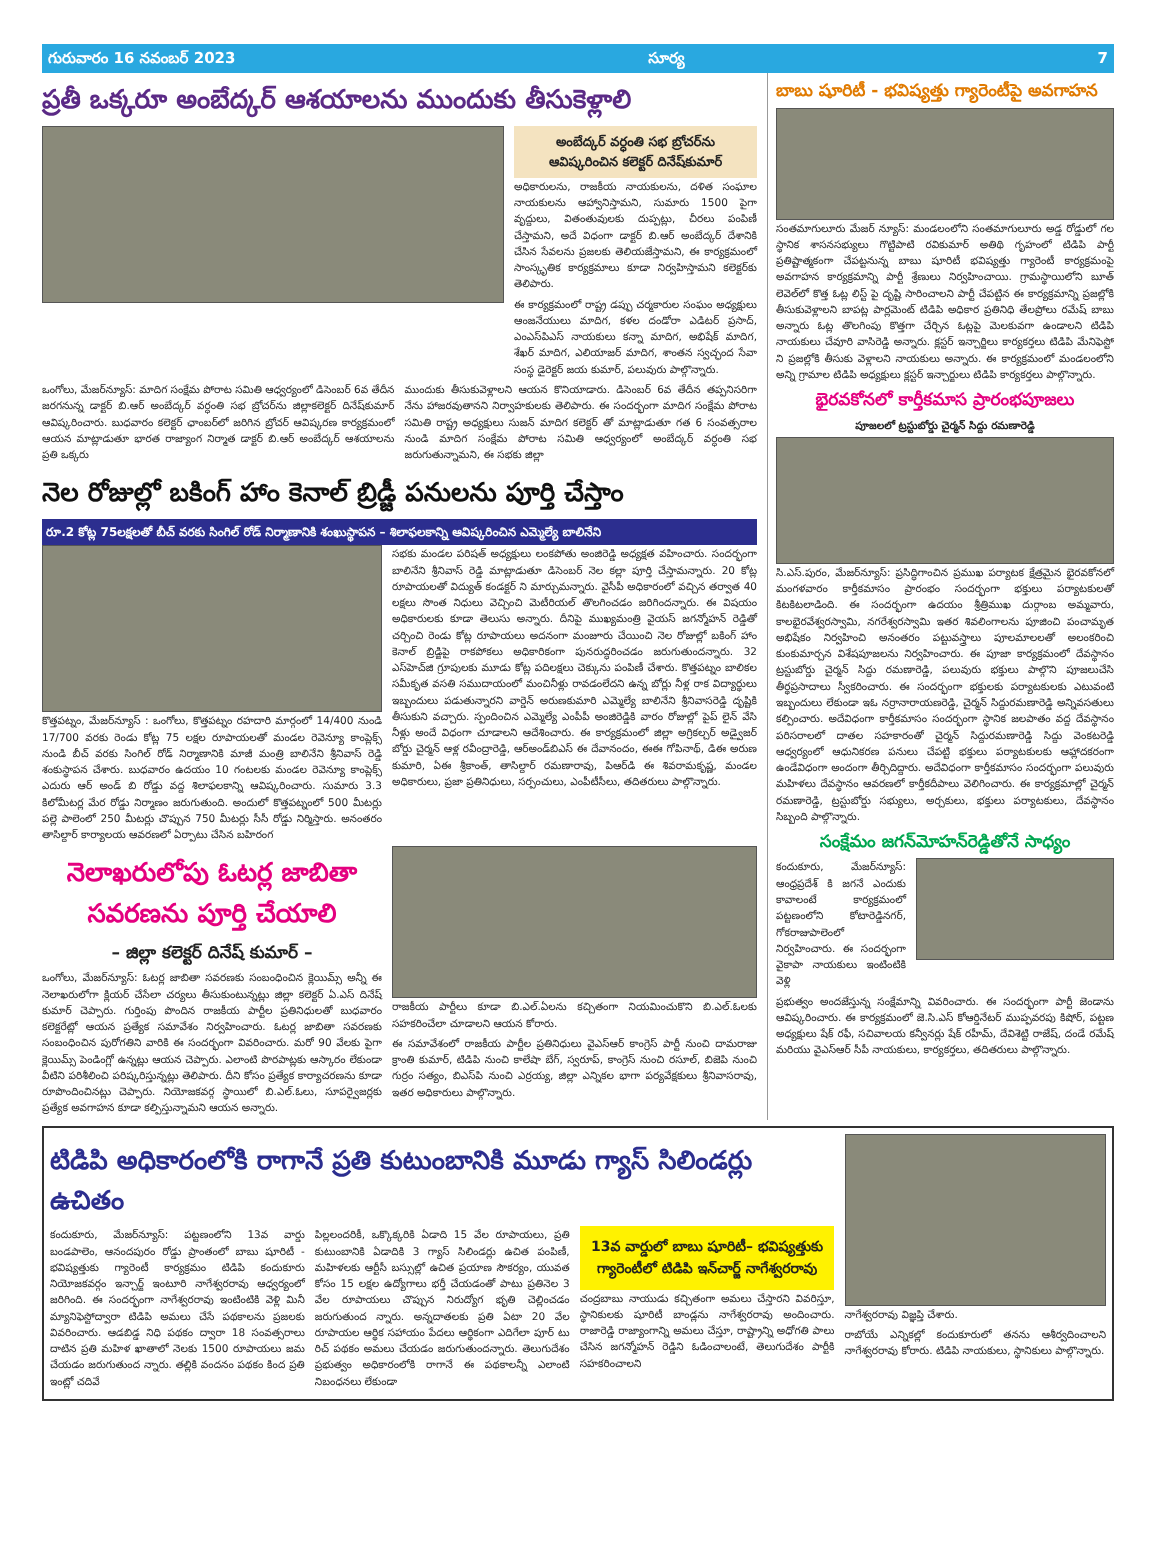గురువారం 16 నవంబర్ 2023 సూర్య 7
ప్రతీ ఒక్కరూ అంబేద్కర్ ఆశయాలను ముందుకు తీసుకెళ్లాలి
అంబేద్కర్ వర్ధంతి సభ బ్రోచర్‌ను ఆవిష్కరించిన కలెక్టర్ దినేష్‌కుమార్
అధికారులను, రాజకీయ నాయకులను, దళిత సంఘాల నాయకులను ఆహ్వానిస్తామని, సుమారు 1500 పైగా వృద్దులు, వితంతువులకు దుప్పట్లు, చీరలు పంపిణీ చేస్తామని, అదే విధంగా డాక్టర్ బి.ఆర్ అంబేద్కర్ దేశానికి చేసిన సేవలను ప్రజలకు తెలియజేస్తామని, ఈ కార్యక్రమంలో సాంస్కృతిక కార్యక్రమాలు కూడా నిర్వహిస్తామని కలెక్టర్‌కు తెలిపారు.
ఈ కార్యక్రమంలో రాష్ట్ర డప్పు చర్మకారుల సంఘం అధ్యక్షులు ఆంజనేయులు మాదిగ, కళల దండోరా ఎడిటర్ ప్రసాద్, ఎంఎస్‌పిఎస్ నాయకులు కన్నా మాదిగ, అభిషేక్ మాదిగ, శేఖర్ మాదిగ, ఎలియాజర్ మాదిగ, శాంతన స్వచ్ఛంద సేవా సంస్థ డైరెక్టర్ జయ కుమార్, పలువురు పాల్గొన్నారు.
ఒంగోలు, మేజర్‌న్యూస్: మాదిగ సంక్షేమ పోరాట సమితి ఆధ్వర్యంలో డిసెంబర్ 6వ తేదీన జరగనున్న డాక్టర్ బి.ఆర్ అంబేద్కర్ వర్ధంతి సభ బ్రోచర్‌ను జిల్లాకలెక్టర్ దినేష్‌కుమార్ ఆవిష్కరించారు. బుధవారం కలెక్టర్ ఛాంబర్‌లో జరిగిన బ్రోచర్ ఆవిష్కరణ కార్యక్రమంలో ఆయన మాట్లాడుతూ భారత రాజ్యాంగ నిర్మాత డాక్టర్ బి.ఆర్ అంబేద్కర్ ఆశయాలను ప్రతి ఒక్కరు
ముందుకు తీసుకువెళ్లాలని ఆయన కొనియాడారు. డిసెంబర్ 6వ తేదీన తప్పనిసరిగా నేను హాజరవుతానని నిర్వాహకులకు తెలిపారు. ఈ సందర్భంగా మాదిగ సంక్షేమ పోరాట సమితి రాష్ట్ర అధ్యక్షులు సుజన్ మాదిగ కలెక్టర్ తో మాట్లాడుతూ గత 6 సంవత్సరాల నుండి మాదిగ సంక్షేమ పోరాట సమితి ఆధ్వర్యంలో అంబేద్కర్ వర్ధంతి సభ జరుగుతున్నామని, ఈ సభకు జిల్లా
నెల రోజుల్లో బకింగ్ హాం కెనాల్ బ్రిడ్జీ పనులను పూర్తి చేస్తాం
రూ.2 కోట్ల 75లక్షలతో బీచ్ వరకు సింగిల్ రోడ్ నిర్మాణానికి శంఖుస్థాపన – శిలాఫలకాన్ని ఆవిష్కరించిన ఎమ్మెల్యే బాలినేని
కొత్తపట్నం, మేజర్‌న్యూస్ : ఒంగోలు, కొత్తపట్నం రహదారి మార్గంలో 14/400 నుండి 17/700 వరకు రెండు కోట్ల 75 లక్షల రూపాయలతో మండల రెవెన్యూ కాంప్లెక్స్ నుండి బీచ్ వరకు సింగిల్ రోడ్ నిర్మాణానికి మాజీ మంత్రి బాలినేని శ్రీనివాస్ రెడ్డి శంకుస్థాపన చేశారు. బుధవారం ఉదయం 10 గంటలకు మండల రెవెన్యూ కాంప్లెక్స్ ఎదురు ఆర్ అండ్ బి రోడ్డు వద్ద శిలాఫలకాన్ని ఆవిష్కరించారు. సుమారు 3.3 కిలోమీటర్ల మేర రోడ్డు నిర్మాణం జరుగుతుంది. అందులో కొత్తపట్నంలో 500 మీటర్లు పల్లె పాలెంలో 250 మీటర్లు చొప్పున 750 మీటర్లు సీసీ రోడ్డు నిర్మిస్తారు. అనంతరం తాసిల్దార్ కార్యాలయ ఆవరణలో ఏర్పాటు చేసిన బహిరంగ
సభకు మండల పరిషత్ అధ్యక్షులు లంకపోతు అంజిరెడ్డి అధ్యక్షత వహించారు. సందర్భంగా బాలినేని శ్రీనివాస్ రెడ్డి మాట్లాడుతూ డిసెంబర్ నెల కల్లా పూర్తి చేస్తామన్నారు. 20 కోట్ల రూపాయలతో విద్యుత్ కండక్టర్ ని మార్చుమన్నారు. వైసీపీ అధికారంలో వచ్చిన తర్వాత 40 లక్షలు సొంత నిధులు వెచ్చించి మెటీరియల్ తొలగించడం జరిగిందన్నారు. ఈ విషయం అధికారులకు కూడా తెలుసు అన్నారు. దీనిపై ముఖ్యమంత్రి వైయస్ జగన్మోహన్ రెడ్డితో చర్చించి రెండు కోట్ల రూపాయలు అదనంగా మంజూరు చేయించి నెల రోజుల్లో బకింగ్ హాం కెనాల్ బ్రిడ్జిపై రాకపోకలు అధికారికంగా పునరుద్ధరించడం జరుగుతుందన్నారు. 32 ఎస్‌హెచ్‌జి గ్రూపులకు మూడు కోట్ల పదిలక్షలు చెక్కును పంపిణీ చేశారు. కొత్తపట్నం బాలికల సమీకృత వసతి సముదాయంలో మంచినీళ్లు రావడంలేదని ఉన్న బోర్లు నీళ్ల రాక విద్యార్థులు ఇబ్బందులు పడుతున్నారని వార్డెన్ అరుణకుమారి ఎమ్మెల్యే బాలినేని శ్రీనివాసరెడ్డి దృష్టికి తీసుకుని వచ్చారు. స్పందించిన ఎమ్మెల్యే ఎంపీపీ అంజిరెడ్డికి వారం రోజుల్లో పైప్ లైన్ వేసి నీళ్లు అందే విధంగా చూడాలని ఆదేశించారు. ఈ కార్యక్రమంలో జిల్లా అగ్రికల్చర్ అడ్వైజర్ బోర్డు చైర్మన్ ఆళ్ల రవీంద్రారెడ్డి, ఆర్అండ్‌బిఎస్ ఈ దేవానందం, ఈఈ గోపినాథ్, డిఈ అరుణ కుమారి, ఏఈ శ్రీకాంత్, తాసిల్దార్ రమణారావు, పిఆర్‌డి ఈ శివరామకృష్ణ, మండల అధికారులు, ప్రజా ప్రతినిధులు, సర్పంచులు, ఎంపీటీసీలు, తదితరులు పాల్గొన్నారు.
నెలాఖరులోపు ఓటర్ల జాబితా సవరణను పూర్తి చేయాలి
– జిల్లా కలెక్టర్ దినేష్ కుమార్ –
ఒంగోలు, మేజర్‌న్యూస్: ఓటర్ల జాబితా సవరణకు సంబంధించిన క్లెయిమ్స్ అన్నీ ఈ నెలాఖరులోగా క్లియర్ చేసేలా చర్యలు తీసుకుంటున్నట్లు జిల్లా కలెక్టర్ ఏ.ఎస్ దినేష్ కుమార్ చెప్పారు. గుర్తింపు పొందిన రాజకీయ పార్టీల ప్రతినిధులతో బుధవారం కలెక్టరేట్లో ఆయన ప్రత్యేక సమావేశం నిర్వహించారు. ఓటర్ల జాబితా సవరణకు సంబంధించిన పురోగతిని వారికి ఈ సందర్భంగా వివరించారు. మరో 90 వేలకు పైగా క్లెయిమ్స్ పెండింగ్లో ఉన్నట్లు ఆయన చెప్పారు. ఎలాంటి పొరపాట్లకు ఆస్కారం లేకుండా వీటిని పరిశీలించి పరిష్కరిస్తున్నట్లు తెలిపారు. దీని కోసం ప్రత్యేక కార్యాచరణను కూడా రూపొందించినట్లు చెప్పారు. నియోజకవర్గ స్థాయిలో బి.ఎల్.ఓలు, సూపర్వైజర్లకు ప్రత్యేక అవగాహన కూడా కల్పిస్తున్నామని ఆయన అన్నారు.
రాజకీయ పార్టీలు కూడా బి.ఎల్.ఏలను కచ్చితంగా నియమించుకొని బి.ఎల్.ఓలకు సహకరించేలా చూడాలని ఆయన కోరారు.
ఈ సమావేశంలో రాజకీయ పార్టీల ప్రతినిధులు వైఎస్ఆర్ కాంగ్రెస్ పార్టీ నుంచి దామరాజు క్రాంతి కుమార్, టిడిపి నుంచి కాలేషా బేగ్, స్వరూప్, కాంగ్రెస్ నుంచి రసూల్, బిజెపి నుంచి గుర్రం సత్యం, బిఎస్‌పి నుంచి ఎర్రయ్య, జిల్లా ఎన్నికల భాగా పర్యవేక్షకులు శ్రీనివాసరావు, ఇతర అధికారులు పాల్గొన్నారు.
బాబు షూరిటీ - భవిష్యత్తు గ్యారెంటీపై అవగాహన
సంతమాగులూరు మేజర్ న్యూస్: మండలంలోని సంతమాగులూరు అడ్డ రోడ్డులో గల స్థానిక శాసనసభ్యులు గొట్టిపాటి రవికుమార్ అతిథి గృహంలో టిడిపి పార్టీ ప్రతిష్టాత్మకంగా చేపట్టనున్న బాబు షూరిటీ భవిష్యత్తు గ్యారెంటీ కార్యక్రమంపై అవగాహన కార్యక్రమాన్ని పార్టీ శ్రేణులు నిర్వహించాయి. గ్రామస్థాయిలోని బూత్ లెవెల్‌లో కొత్త ఓట్ల లిస్ట్ పై దృష్టి సారించాలని పార్టీ చేపట్టిన ఈ కార్యక్రమాన్ని ప్రజల్లోకి తీసుకువెళ్లాలని బాపట్ల పార్లమెంట్ టిడిపి అధికార ప్రతినిధి తేలప్రోలు రమేష్ బాబు అన్నారు ఓట్ల తొలగింపు కొత్తగా చేర్చిన ఓట్లపై మెలకువగా ఉండాలని టిడిపి నాయకులు చేవూరి వాసిరెడ్డి అన్నారు. క్లస్టర్ ఇన్చార్జిలు కార్యకర్తలు టిడిపి మేనిఫెస్టో ని ప్రజల్లోకి తీసుకు వెళ్లాలని నాయకులు అన్నారు. ఈ కార్యక్రమంలో మండలంలోని అన్ని గ్రామాల టిడిపి అధ్యక్షులు క్లస్టర్ ఇన్చార్జులు టిడిపి కార్యకర్తలు పాల్గొన్నారు.
భైరవకోనలో కార్తీకమాస ప్రారంభపూజలు
పూజలలో ట్రస్టుబోర్డు చైర్మన్ సిద్దు రమణారెడ్డి
సి.ఎస్.పురం, మేజర్‌న్యూస్: ప్రసిద్ధిగాంచిన ప్రముఖ పర్యాటక క్షేత్రమైన భైరవకోనలో మంగళవారం కార్తీకమాసం ప్రారంభం సందర్భంగా భక్తులు పర్యాటకులతో కిటకిటలాడింది. ఈ సందర్భంగా ఉదయం శ్రీత్రిముఖ దుర్గాంబ అమ్మవారు, కాలభైరవేశ్వరస్వామి, నగరేశ్వరస్వామి ఇతర శివలింగాలను పూజించి పంచామృత అభిషేకం నిర్వహించి అనంతరం పట్టువస్త్రాలు పూలమాలలతో అలంకరించి కుంకుమార్చన విశేషపూజలను నిర్వహించారు. ఈ పూజా కార్యక్రమంలో దేవస్థానం ట్రస్టుబోర్డు చైర్మన్ సిద్దు రమణారెడ్డి, పలువురు భక్తులు పాల్గొని పూజలుచేసి తీర్థప్రసాదాలు స్వీకరించారు. ఈ సందర్భంగా భక్తులకు పర్యాటకులకు ఎటువంటి ఇబ్బందులు లేకుండా ఇఓ నర్రానారాయణరెడ్డి, చైర్మన్ సిద్దురమణారెడ్డి అన్నివసతులు కల్పించారు. అదేవిధంగా కార్తీకమాసం సందర్భంగా స్థానిక జలపాతం వద్ద దేవస్థానం పరిసరాలలో దాతల సహకారంతో చైర్మన్ సిద్దురమణారెడ్డి సిద్దు వెంకటరెడ్డి ఆధ్వర్యంలో ఆధునికరణ పనులు చేపట్టి భక్తులు పర్యాటకులకు ఆహ్లాదకరంగా ఉండేవిధంగా అందంగా తీర్చిదిద్దారు. అదేవిధంగా కార్తీకమాసం సందర్భంగా పలువురు మహిళలు దేవస్థానం ఆవరణలో కార్తీకదీపాలు వెలిగించారు. ఈ కార్యక్రమాల్లో చైర్మన్ రమణారెడ్డి, ట్రస్టుబోర్డు సభ్యులు, అర్చకులు, భక్తులు పర్యాటకులు, దేవస్థానం సిబ్బంది పాల్గొన్నారు.
సంక్షేమం జగన్‌మోహన్‌రెడ్డితోనే సాధ్యం
కందుకూరు, మేజర్‌న్యూస్: ఆంధ్రప్రదేశ్ కి జగనే ఎందుకు కావాలంటే కార్యక్రమంలో పట్టణంలోని కోటారెడ్డినగర్, గోకరాజుపాలెంలో నిర్వహించారు. ఈ సందర్భంగా వైకాపా నాయకులు ఇంటింటికి వెళ్లి
ప్రభుత్వం అందజేస్తున్న సంక్షేమాన్ని వివరించారు. ఈ సందర్భంగా పార్టీ జెండాను ఆవిష్కరించారు. ఈ కార్యక్రమంలో జె.సి.ఎస్ కోఆర్డినేటర్ ముప్పవరపు కిషోర్, పట్టణ అధ్యక్షులు షేక్ రఫీ, సచివాలయ కన్వీనర్లు షేక్ రహీమ్, దేవిశెట్టి రాజేష్, దండే రమేష్ మరియు వైఎస్ఆర్ సీపీ నాయకులు, కార్యకర్తలు, తదితరులు పాల్గొన్నారు.
టిడిపి అధికారంలోకి రాగానే ప్రతి కుటుంబానికి మూడు గ్యాస్ సిలిండర్లు ఉచితం
కందుకూరు, మేజర్‌న్యూస్: పట్టణంలోని 13వ వార్డు బండపాలెం, ఆనందపురం రోడ్డు ప్రాంతంలో బాబు షూరిటీ - భవిష్యత్తుకు గ్యారెంటీ కార్యక్రమం టిడిపి కందుకూరు నియోజకవర్గం ఇన్చార్జ్ ఇంటూరి నాగేశ్వరరావు ఆధ్వర్యంలో జరిగింది. ఈ సందర్భంగా నాగేశ్వరరావు ఇంటింటికి వెళ్లి మినీ మ్యానిఫెస్టోద్వారా టిడిపి అమలు చేసే పథకాలను ప్రజలకు వివరించారు. ఆడబిడ్డ నిధి పథకం ద్వారా 18 సంవత్సరాలు దాటిన ప్రతి మహిళ ఖాతాలో నెలకు 1500 రూపాయలు జమ చేయడం జరుగుతుంద న్నారు. తల్లికి వందనం పథకం కింద ప్రతి ఇంట్లో చదివే
పిల్లలందరికీ, ఒక్కొక్కరికి ఏడాది 15 వేల రూపాయలు, ప్రతి కుటుంబానికి ఏడాదికి 3 గ్యాస్ సిలిండర్లు ఉచిత పంపిణీ, మహిళలకు ఆర్టీసీ బస్సుల్లో ఉచిత ప్రయాణ సౌకర్యం, యువత కోసం 15 లక్షల ఉద్యోగాలు భర్తీ చేయడంతో పాటు ప్రతినెల 3 వేల రూపాయలు చొప్పున నిరుద్యోగ భృతి చెల్లించడం జరుగుతుంద న్నారు. అన్నదాతలకు ప్రతి ఏటా 20 వేల రూపాయల ఆర్థిక సహాయం పేదలు ఆర్థికంగా ఎదిగేలా పూర్ టు రిచ్ పథకం అమలు చేయడం జరుగుతుందన్నారు. తెలుగుదేశం ప్రభుత్వం అధికారంలోకి రాగానే ఈ పథకాలన్నీ ఎలాంటి నిబంధనలు లేకుండా
13వ వార్డులో బాబు షూరిటీ– భవిష్యత్తుకు గ్యారెంటీలో టిడిపి ఇన్‌చార్జ్ నాగేశ్వరరావు
చంద్రబాబు నాయుడు కచ్చితంగా అమలు చేస్తారని వివరిస్తూ, స్థానికులకు షూరిటీ బాండ్లను నాగేశ్వరరావు అందించారు. రాజారెడ్డి రాజ్యాంగాన్ని అమలు చేస్తూ, రాష్ట్రాన్ని అధోగతి పాలు చేసిన జగన్మోహన్ రెడ్డిని ఓడించాలంటే, తెలుగుదేశం పార్టీకి సహకరించాలని
నాగేశ్వరరావు విజ్ఞప్తి చేశారు.
రాబోయే ఎన్నికల్లో కందుకూరులో తనను ఆశీర్వదించాలని నాగేశ్వరరావు కోరారు. టిడిపి నాయకులు, స్థానికులు పాల్గొన్నారు.